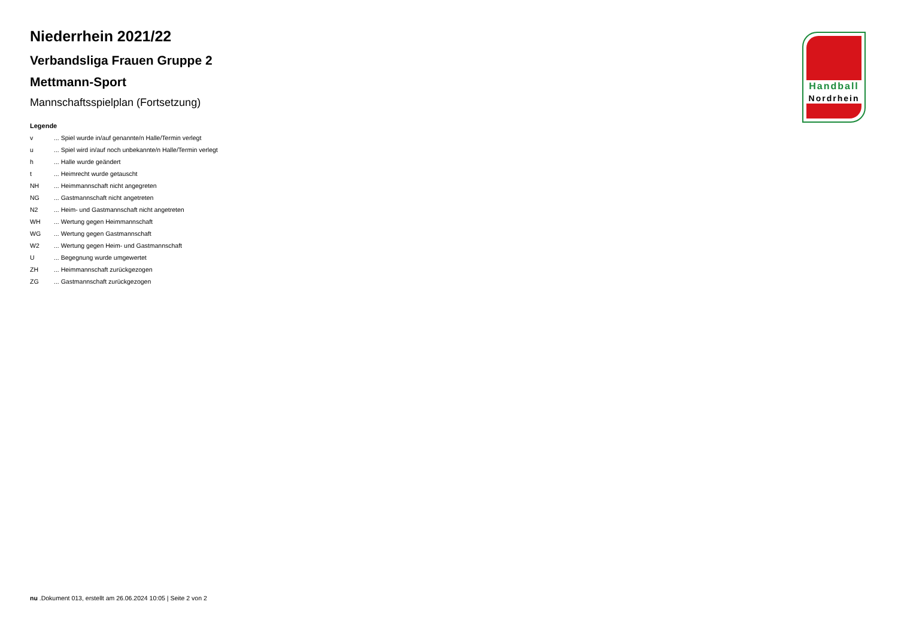Niederrhein 2021/22
Verbandsliga Frauen Gruppe 2
Mettmann-Sport
Mannschaftsspielplan (Fortsetzung)
Legende
| v | ... Spiel wurde in/auf genannte/n Halle/Termin verlegt |
| u | ... Spiel wird in/auf noch unbekannte/n Halle/Termin verlegt |
| h | ... Halle wurde geändert |
| t | ... Heimrecht wurde getauscht |
| NH | ... Heimmannschaft nicht angegreten |
| NG | ... Gastmannschaft nicht angetreten |
| N2 | ... Heim- und Gastmannschaft nicht angetreten |
| WH | ... Wertung gegen Heimmannschaft |
| WG | ... Wertung gegen Gastmannschaft |
| W2 | ... Wertung gegen Heim- und Gastmannschaft |
| U | ... Begegnung wurde umgewertet |
| ZH | ... Heimmannschaft zurückgezogen |
| ZG | ... Gastmannschaft zurückgezogen |
Handball
Nordrhein
nu .Dokument 013, erstellt am 26.06.2024 10:05 | Seite 2 von 2